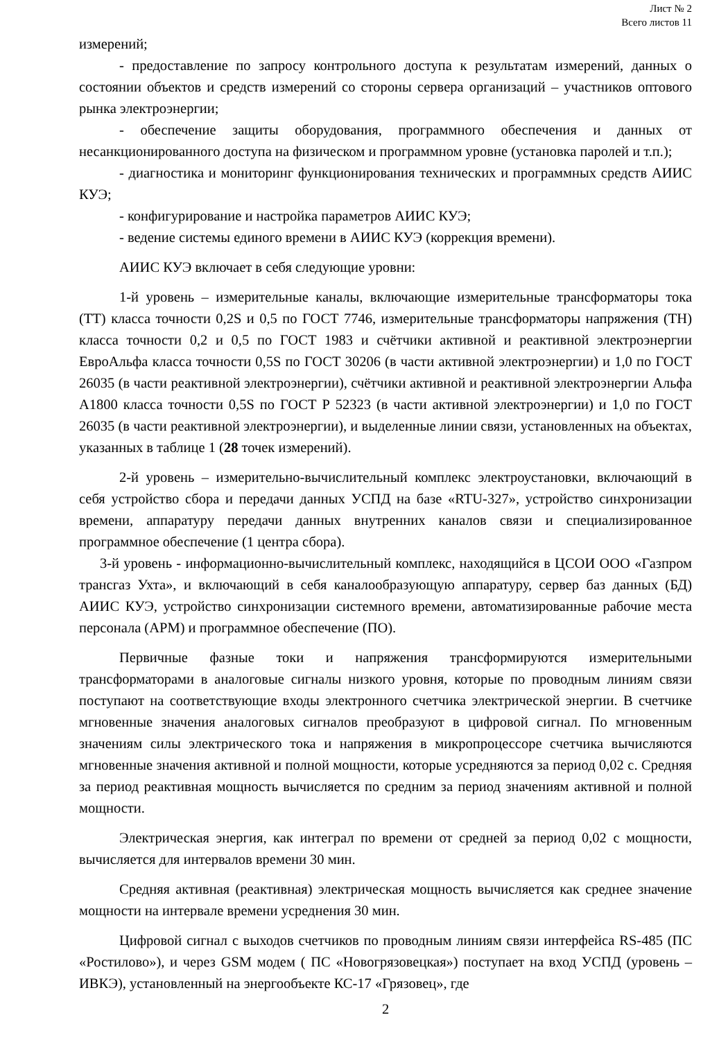Лист № 2
Всего листов 11
измерений;
- предоставление по запросу контрольного доступа к результатам измерений, данных о состоянии объектов и средств измерений со стороны сервера организаций – участников оптового рынка электроэнергии;
- обеспечение защиты оборудования, программного обеспечения и данных от несанкционированного доступа на физическом и программном уровне (установка паролей и т.п.);
- диагностика и мониторинг функционирования технических и программных средств АИИС КУЭ;
- конфигурирование и настройка параметров АИИС КУЭ;
- ведение системы единого времени в АИИС КУЭ (коррекция времени).
АИИС КУЭ включает в себя следующие уровни:
1-й уровень – измерительные каналы, включающие измерительные трансформаторы тока (ТТ) класса точности 0,2S и 0,5 по ГОСТ 7746, измерительные трансформаторы напряжения (ТН) класса точности 0,2 и 0,5 по ГОСТ 1983 и счётчики активной и реактивной электроэнергии ЕвроАльфа класса точности 0,5S по ГОСТ 30206 (в части активной электроэнергии) и 1,0 по ГОСТ 26035 (в части реактивной электроэнергии), счётчики активной и реактивной электроэнергии Альфа А1800 класса точности 0,5S по ГОСТ Р 52323 (в части активной электроэнергии) и 1,0 по ГОСТ 26035 (в части реактивной электроэнергии), и выделенные линии связи, установленных на объектах, указанных в таблице 1 (28 точек измерений).
2-й уровень – измерительно-вычислительный комплекс электроустановки, включающий в себя устройство сбора и передачи данных УСПД на базе «RTU-327», устройство синхронизации времени, аппаратуру передачи данных внутренних каналов связи и специализированное программное обеспечение (1 центра сбора).
3-й уровень - информационно-вычислительный комплекс, находящийся в ЦСОИ ООО «Газпром трансгаз Ухта», и включающий в себя каналообразующую аппаратуру, сервер баз данных (БД) АИИС КУЭ, устройство синхронизации системного времени, автоматизированные рабочие места персонала (АРМ) и программное обеспечение (ПО).
Первичные фазные токи и напряжения трансформируются измерительными трансформаторами в аналоговые сигналы низкого уровня, которые по проводным линиям связи поступают на соответствующие входы электронного счетчика электрической энергии. В счетчике мгновенные значения аналоговых сигналов преобразуют в цифровой сигнал. По мгновенным значениям силы электрического тока и напряжения в микропроцессоре счетчика вычисляются мгновенные значения активной и полной мощности, которые усредняются за период 0,02 с. Средняя за период реактивная мощность вычисляется по средним за период значениям активной и полной мощности.
Электрическая энергия, как интеграл по времени от средней за период 0,02 с мощности, вычисляется для интервалов времени 30 мин.
Средняя активная (реактивная) электрическая мощность вычисляется как среднее значение мощности на интервале времени усреднения 30 мин.
Цифровой сигнал с выходов счетчиков по проводным линиям связи интерфейса RS-485 (ПС «Ростилово»), и через GSM модем ( ПС «Новогрязовецкая») поступает на вход УСПД (уровень – ИВКЭ), установленный на энергообъекте КС-17 «Грязовец», где
2